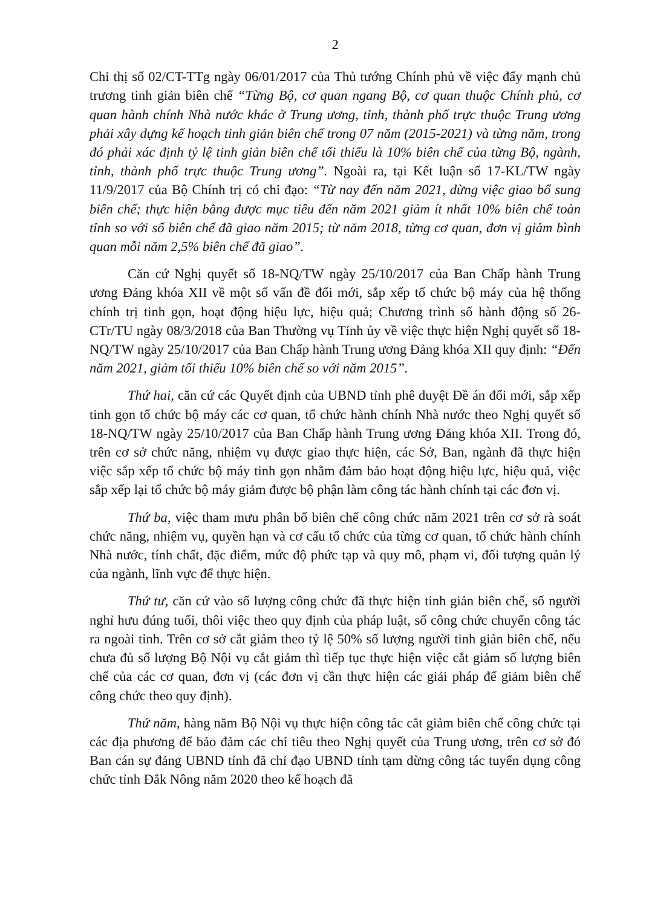2
Chỉ thị số 02/CT-TTg ngày 06/01/2017 của Thủ tướng Chính phủ về việc đẩy mạnh chủ trương tinh giản biên chế “Từng Bộ, cơ quan ngang Bộ, cơ quan thuộc Chính phủ, cơ quan hành chính Nhà nước khác ở Trung ương, tỉnh, thành phố trực thuộc Trung ương phải xây dựng kế hoạch tinh giản biên chế trong 07 năm (2015-2021) và từng năm, trong đó phải xác định tỷ lệ tinh giản biên chế tối thiểu là 10% biên chế của từng Bộ, ngành, tỉnh, thành phố trực thuộc Trung ương”. Ngoài ra, tại Kết luận số 17-KL/TW ngày 11/9/2017 của Bộ Chính trị có chỉ đạo: “Từ nay đến năm 2021, dừng việc giao bổ sung biên chế; thực hiện bằng được mục tiêu đến năm 2021 giảm ít nhất 10% biên chế toàn tỉnh so với số biên chế đã giao năm 2015; từ năm 2018, từng cơ quan, đơn vị giảm bình quan mỗi năm 2,5% biên chế đã giao”.
Căn cứ Nghị quyết số 18-NQ/TW ngày 25/10/2017 của Ban Chấp hành Trung ương Đảng khóa XII về một số vấn đề đổi mới, sắp xếp tổ chức bộ máy của hệ thống chính trị tinh gọn, hoạt động hiệu lực, hiệu quả; Chương trình số hành động số 26-CTr/TU ngày 08/3/2018 của Ban Thường vụ Tỉnh ủy về việc thực hiện Nghị quyết số 18-NQ/TW ngày 25/10/2017 của Ban Chấp hành Trung ương Đảng khóa XII quy định: “Đến năm 2021, giảm tối thiểu 10% biên chế so với năm 2015”.
Thứ hai, căn cứ các Quyết định của UBND tỉnh phê duyệt Đề án đổi mới, sắp xếp tinh gọn tổ chức bộ máy các cơ quan, tổ chức hành chính Nhà nước theo Nghị quyết số 18-NQ/TW ngày 25/10/2017 của Ban Chấp hành Trung ương Đảng khóa XII. Trong đó, trên cơ sở chức năng, nhiệm vụ được giao thực hiện, các Sở, Ban, ngành đã thực hiện việc sắp xếp tổ chức bộ máy tinh gọn nhằm đảm bảo hoạt động hiệu lực, hiệu quả, việc sắp xếp lại tổ chức bộ máy giảm được bộ phận làm công tác hành chính tại các đơn vị.
Thứ ba, việc tham mưu phân bổ biên chế công chức năm 2021 trên cơ sở rà soát chức năng, nhiệm vụ, quyền hạn và cơ cấu tổ chức của từng cơ quan, tổ chức hành chính Nhà nước, tính chất, đặc điểm, mức độ phức tạp và quy mô, phạm vi, đối tượng quản lý của ngành, lĩnh vực để thực hiện.
Thứ tư, căn cứ vào số lượng công chức đã thực hiện tinh giản biên chế, số người nghỉ hưu đúng tuổi, thôi việc theo quy định của pháp luật, số công chức chuyển công tác ra ngoài tỉnh. Trên cơ sở cắt giảm theo tỷ lệ 50% số lượng người tinh giản biên chế, nếu chưa đủ số lượng Bộ Nội vụ cắt giảm thì tiếp tục thực hiện việc cắt giảm số lượng biên chế của các cơ quan, đơn vị (các đơn vị cần thực hiện các giải pháp để giảm biên chế công chức theo quy định).
Thứ năm, hàng năm Bộ Nội vụ thực hiện công tác cắt giảm biên chế công chức tại các địa phương để bảo đảm các chỉ tiêu theo Nghị quyết của Trung ương, trên cơ sở đó Ban cán sự đảng UBND tỉnh đã chỉ đạo UBND tỉnh tạm dừng công tác tuyển dụng công chức tỉnh Đắk Nông năm 2020 theo kế hoạch đã